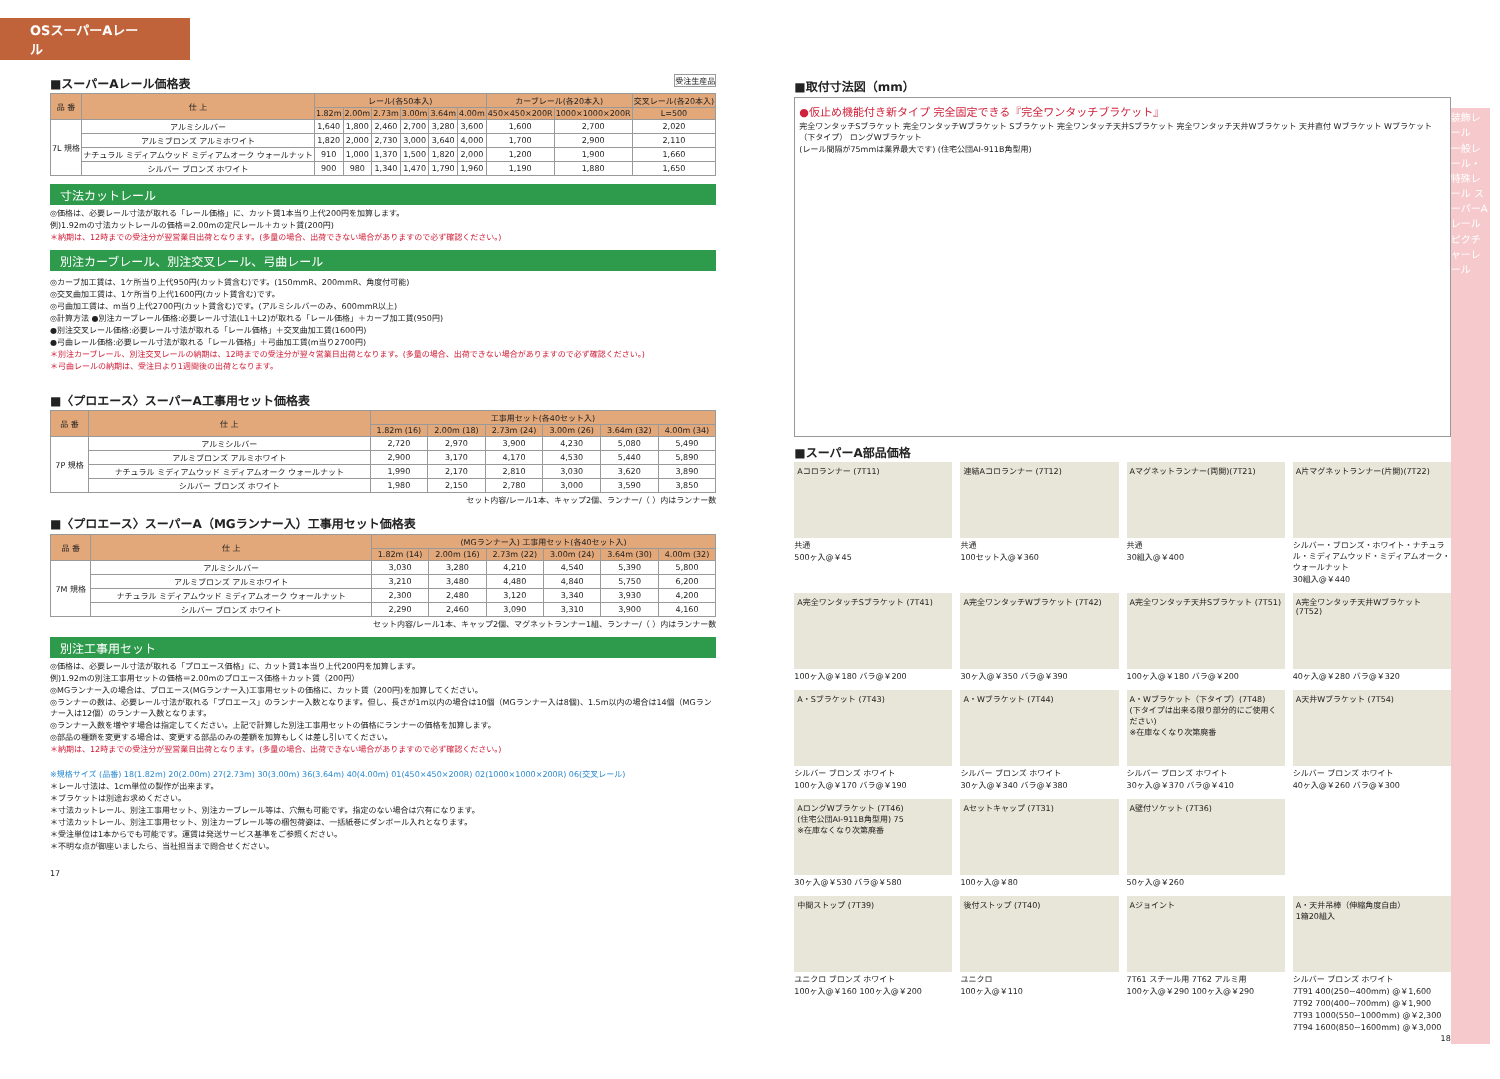OSスーパーAレール
■スーパーAレール価格表 受注生産品
| 品 番 | 仕 上 | レール(各50本入) | | | | | | カーブレール(各20本入) | | 交叉レール(各20本入) |
| --- | --- | --- | --- | --- | --- | --- | --- | --- | --- | --- |
| | | 1.82m | 2.00m | 2.73m | 3.00m | 3.64m | 4.00m | 450×450×200R | 1000×1000×200R | L=500 |
| 7L 規格 | アルミシルバー | 1,640 | 1,800 | 2,460 | 2,700 | 3,280 | 3,600 | 1,600 | 2,700 | 2,020 |
| | アルミブロンズ アルミホワイト | 1,820 | 2,000 | 2,730 | 3,000 | 3,640 | 4,000 | 1,700 | 2,900 | 2,110 |
| | ナチュラル ミディアムウッド ミディアムオーク ウォールナット | 910 | 1,000 | 1,370 | 1,500 | 1,820 | 2,000 | 1,200 | 1,900 | 1,660 |
| | シルバー ブロンズ ホワイト | 900 | 980 | 1,340 | 1,470 | 1,790 | 1,960 | 1,190 | 1,880 | 1,650 |
寸法カットレール
◎価格は、必要レール寸法が取れる「レール価格」に、カット賃1本当り上代200円を加算します。
例)1.92mの寸法カットレールの価格＝2.00mの定尺レール＋カット賃(200円)
＊納期は、12時までの受注分が翌営業日出荷となります。(多量の場合、出荷できない場合がありますので必ず確認ください。)
別注カーブレール、別注交叉レール、弓曲レール
◎カーブ加工賃は、1ケ所当り上代950円(カット賃含む)です。(150mmR、200mmR、角度付可能)
◎交叉曲加工賃は、1ケ所当り上代1600円(カット賃含む)です。
◎弓曲加工賃は、m当り上代2700円(カット賃含む)です。(アルミシルバーのみ、600mmR以上)
◎計算方法 ●別注カーブレール価格:必要レール寸法(L1＋L2)が取れる「レール価格」＋カーブ加工賃(950円)
●別注交叉レール価格:必要レール寸法が取れる「レール価格」＋交叉曲加工賃(1600円)
●弓曲レール価格:必要レール寸法が取れる「レール価格」＋弓曲加工賃(m当り2700円)
＊別注カーブレール、別注交叉レールの納期は、12時までの受注分が翌々営業日出荷となります。(多量の場合、出荷できない場合がありますので必ず確認ください。)
＊弓曲レールの納期は、受注日より1週間後の出荷となります。
■〈プロエース〉スーパーA工事用セット価格表
| 品 番 | 仕 上 | 工事用セット(各40セット入) | | | | | |
| --- | --- | --- | --- | --- | --- | --- | --- |
| | | 1.82m (16) | 2.00m (18) | 2.73m (24) | 3.00m (26) | 3.64m (32) | 4.00m (34) |
| 7P 規格 | アルミシルバー | 2,720 | 2,970 | 3,900 | 4,230 | 5,080 | 5,490 |
| | アルミブロンズ アルミホワイト | 2,900 | 3,170 | 4,170 | 4,530 | 5,440 | 5,890 |
| | ナチュラル ミディアムウッド ミディアムオーク ウォールナット | 1,990 | 2,170 | 2,810 | 3,030 | 3,620 | 3,890 |
| | シルバー ブロンズ ホワイト | 1,980 | 2,150 | 2,780 | 3,000 | 3,590 | 3,850 |
セット内容/レール1本、キャップ2個、ランナー/（ ）内はランナー数
■〈プロエース〉スーパーA（MGランナー入）工事用セット価格表
| 品 番 | 仕 上 | (MGランナー入) 工事用セット(各40セット入) | | | | | |
| --- | --- | --- | --- | --- | --- | --- | --- |
| | | 1.82m (14) | 2.00m (16) | 2.73m (22) | 3.00m (24) | 3.64m (30) | 4.00m (32) |
| 7M 規格 | アルミシルバー | 3,030 | 3,280 | 4,210 | 4,540 | 5,390 | 5,800 |
| | アルミブロンズ アルミホワイト | 3,210 | 3,480 | 4,480 | 4,840 | 5,750 | 6,200 |
| | ナチュラル ミディアムウッド ミディアムオーク ウォールナット | 2,300 | 2,480 | 3,120 | 3,340 | 3,930 | 4,200 |
| | シルバー ブロンズ ホワイト | 2,290 | 2,460 | 3,090 | 3,310 | 3,900 | 4,160 |
セット内容/レール1本、キャップ2個、マグネットランナー1組、ランナー/（ ）内はランナー数
別注工事用セット
◎価格は、必要レール寸法が取れる「プロエース価格」に、カット賃1本当り上代200円を加算します。
例)1.92mの別注工事用セットの価格＝2.00mのプロエース価格＋カット賃（200円）
◎MGランナー入の場合は、プロエース(MGランナー入)工事用セットの価格に、カット賃（200円)を加算してください。
◎ランナーの数は、必要レール寸法が取れる「プロエース」のランナー入数となります。但し、長さが1m以内の場合は10個（MGランナー入は8個)、1.5m以内の場合は14個（MGランナー入は12個）のランナー入数となります。
◎ランナー入数を増やす場合は指定してください。上記で計算した別注工事用セットの価格にランナーの価格を加算します。
◎部品の種類を変更する場合は、変更する部品のみの差額を加算もしくは差し引いてください。
＊納期は、12時までの受注分が翌営業日出荷となります。(多量の場合、出荷できない場合がありますので必ず確認ください。)
※規格サイズ (品番) 18(1.82m) 20(2.00m) 27(2.73m) 30(3.00m) 36(3.64m) 40(4.00m) 01(450×450×200R) 02(1000×1000×200R) 06(交叉レール)
＊レール寸法は、1cm単位の製作が出来ます。
＊ブラケットは別途お求めください。
＊寸法カットレール、別注工事用セット、別注カーブレール等は、穴無も可能です。指定のない場合は穴有になります。
＊寸法カットレール、別注工事用セット、別注カーブレール等の梱包荷姿は、一括紙巻にダンボール入れとなります。
＊受注単位は1本からでも可能です。運賃は発送サービス基準をご参照ください。
＊不明な点が御座いましたら、当社担当まで問合せください。
17
■取付寸法図（mm）
●仮止め機能付き新タイプ 完全固定できる『完全ワンタッチブラケット』
完全ワンタッチSブラケット 完全ワンタッチWブラケット Sブラケット 完全ワンタッチ天井Sブラケット 完全ワンタッチ天井Wブラケット 天井直付 Wブラケット Wブラケット（下タイプ） ロングWブラケット
(レール間隔が75mmは業界最大です) (住宅公団AI-911B角型用)
■スーパーA部品価格
Aコロランナー (7T11)
共通
500ヶ入@￥45
連結Aコロランナー (7T12)
共通
100セット入@￥360
Aマグネットランナー(両開)(7T21)
共通
30組入@￥400
A片マグネットランナー(片開)(7T22)
シルバー・ブロンズ・ホワイト・ナチュラル・ミディアムウッド・ミディアムオーク・ウォールナット
30組入@￥440
A完全ワンタッチSブラケット (7T41)
100ヶ入@￥180 バラ@￥200
A完全ワンタッチWブラケット (7T42)
30ヶ入@￥350 バラ@￥390
A完全ワンタッチ天井Sブラケット (7T51)
100ヶ入@￥180 バラ@￥200
A完全ワンタッチ天井Wブラケット (7T52)
40ヶ入@￥280 バラ@￥320
A・Sブラケット (7T43)
シルバー ブロンズ ホワイト
100ヶ入@￥170 バラ@￥190
A・Wブラケット (7T44)
シルバー ブロンズ ホワイト
30ヶ入@￥340 バラ@￥380
A・Wブラケット（下タイプ）(7T48)
(下タイプは出来る限り部分的にご使用ください)
※在庫なくなり次第廃番
シルバー ブロンズ ホワイト
30ヶ入@￥370 バラ@￥410
A天井Wブラケット (7T54)
シルバー ブロンズ ホワイト
40ヶ入@￥260 バラ@￥300
AロングWブラケット (7T46)
(住宅公団AI-911B角型用) 75
※在庫なくなり次第廃番
30ヶ入@￥530 バラ@￥580
Aセットキャップ (7T31)
100ヶ入@￥80
A壁付ソケット (7T36)
50ヶ入@￥260
中間ストップ (7T39)
ユニクロ ブロンズ ホワイト
100ヶ入@￥160 100ヶ入@￥200
後付ストップ (7T40)
ユニクロ
100ヶ入@￥110
Aジョイント
7T61 スチール用 7T62 アルミ用
100ヶ入@￥290 100ヶ入@￥290
A・天井吊棒（伸縮角度自由）
1箱20組入
シルバー ブロンズ ホワイト
7T91 400(250~400mm) @￥1,600
7T92 700(400~700mm) @￥1,900
7T93 1000(550~1000mm) @￥2,300
7T94 1600(850~1600mm) @￥3,000
18
装飾レール
一般レール・特殊レール スーパーAレール
ピクチャーレール